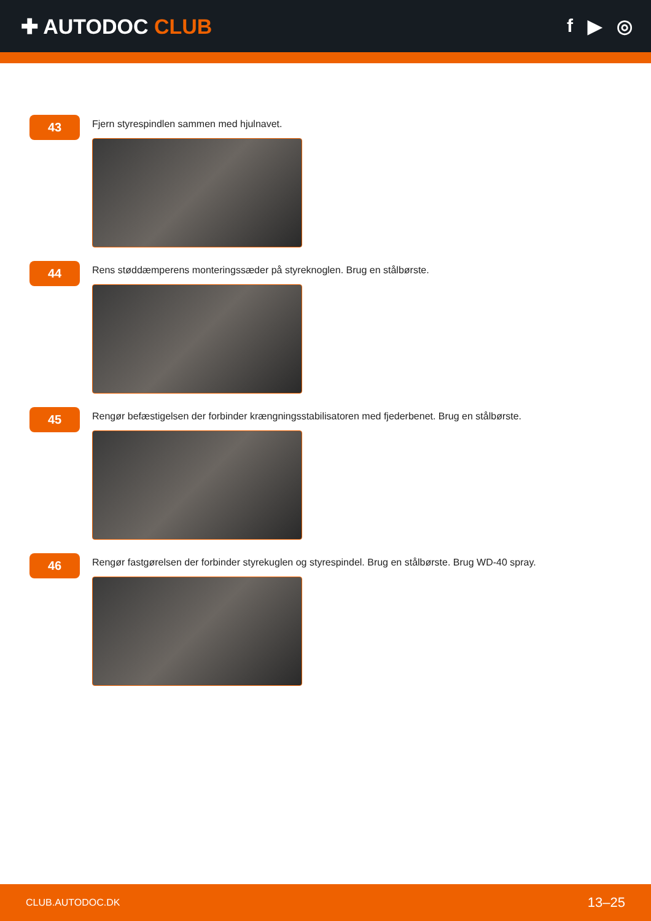✚ AUTODOC CLUB f ▶ ◎
43
Fjern styrespindlen sammen med hjulnavet.
44
Rens støddæmperens monteringssæder på styreknoglen. Brug en stålbørste.
45
Rengør befæstigelsen der forbinder krængningsstabilisatoren med fjederbenet. Brug en stålbørste.
46
Rengør fastgørelsen der forbinder styrekuglen og styrespindel. Brug en stålbørste. Brug WD-40 spray.
CLUB.AUTODOC.DK 13–25